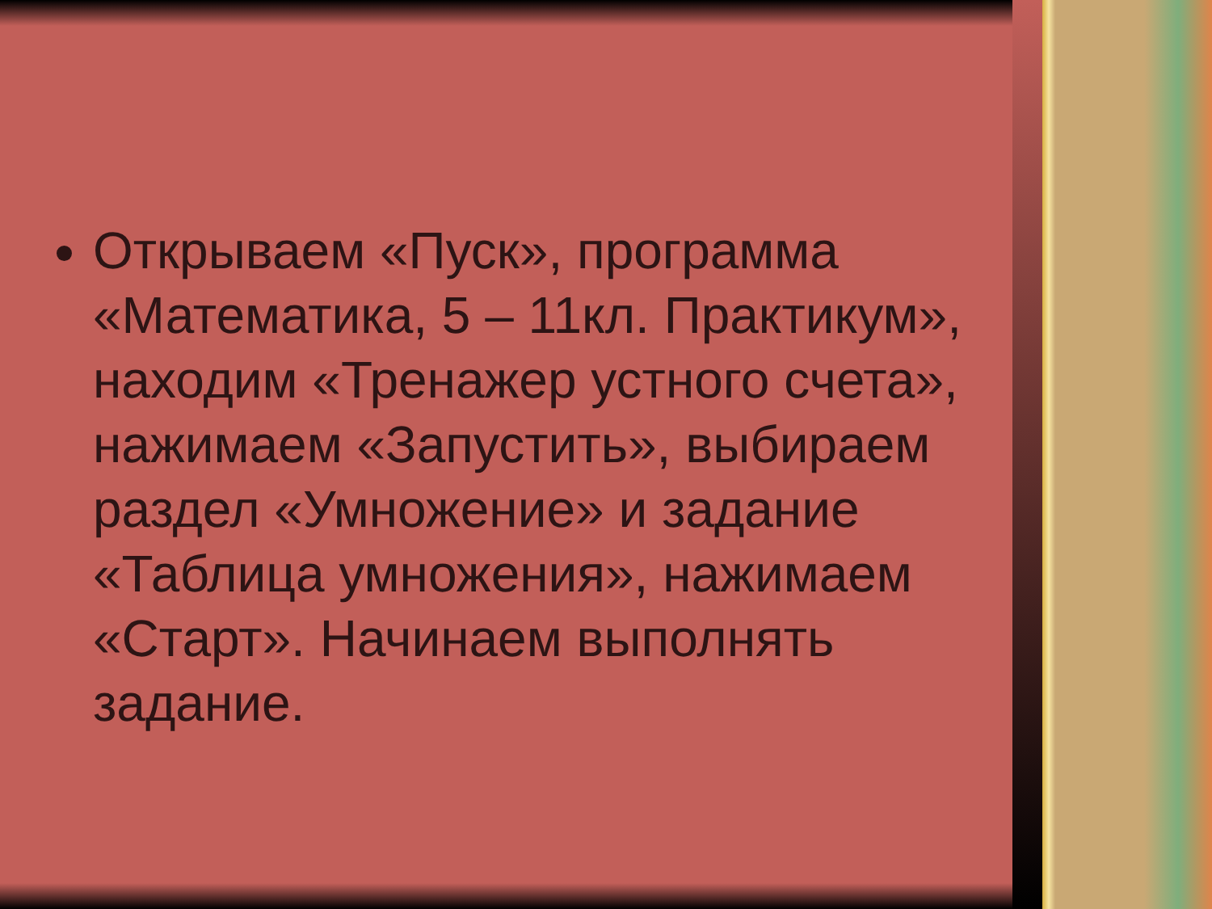Открываем «Пуск», программа «Математика, 5 – 11кл. Практикум», находим «Тренажер устного счета», нажимаем «Запустить», выбираем раздел «Умножение» и задание «Таблица умножения», нажимаем «Старт». Начинаем выполнять задание.